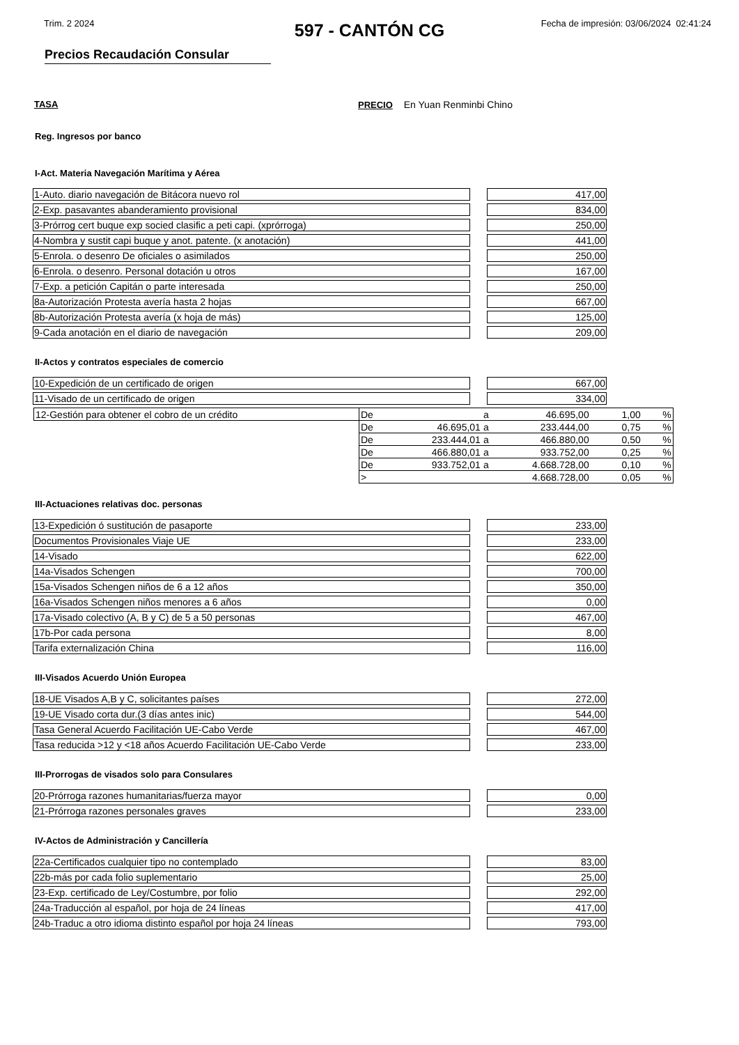Trim. 2 2024 Fecha de impresión: 03/06/2024 02:41:24
597 - CANTÓN CG
Precios Recaudación Consular
TASA PRECIO En Yuan Renminbi Chino
Reg. Ingresos por banco
I-Act. Materia Navegación Marítima y Aérea
| 1-Auto. diario navegación de Bitácora nuevo rol | | 417,00 |
| 2-Exp. pasavantes abanderamiento provisional | | 834,00 |
| 3-Prórrog cert buque exp socied clasific a peti capi. (xprórroga) | | 250,00 |
| 4-Nombra y sustit capi buque y anot. patente. (x anotación) | | 441,00 |
| 5-Enrola. o desenro De oficiales o asimilados | | 250,00 |
| 6-Enrola. o desenro. Personal dotación u otros | | 167,00 |
| 7-Exp. a petición Capitán o parte interesada | | 250,00 |
| 8a-Autorización Protesta avería hasta 2 hojas | | 667,00 |
| 8b-Autorización Protesta avería (x hoja de más) | | 125,00 |
| 9-Cada anotación en el diario de navegación | | 209,00 |
II-Actos y contratos especiales de comercio
| 10-Expedición de un certificado de origen | | 667,00 |
| 11-Visado de un certificado de origen | | 334,00 |
| 12-Gestión para obtener el cobro de un crédito | De | | a | 46.695,00 | 1,00 | % |
| | De | 46.695,01 | a | 233.444,00 | 0,75 | % |
| | De | 233.444,01 | a | 466.880,00 | 0,50 | % |
| | De | 466.880,01 | a | 933.752,00 | 0,25 | % |
| | De | 933.752,01 | a | 4.668.728,00 | 0,10 | % |
| | > | | | 4.668.728,00 | 0,05 | % |
III-Actuaciones relativas doc. personas
| 13-Expedición ó sustitución de pasaporte | | 233,00 |
| Documentos Provisionales Viaje UE | | 233,00 |
| 14-Visado | | 622,00 |
| 14a-Visados Schengen | | 700,00 |
| 15a-Visados Schengen niños de 6 a 12 años | | 350,00 |
| 16a-Visados Schengen niños menores a 6 años | | 0,00 |
| 17a-Visado colectivo (A, B y C) de 5 a 50 personas | | 467,00 |
| 17b-Por cada persona | | 8,00 |
| Tarifa externalización China | | 116,00 |
III-Visados Acuerdo Unión Europea
| 18-UE Visados A,B y C, solicitantes países | | 272,00 |
| 19-UE Visado corta dur.(3 días antes inic) | | 544,00 |
| Tasa General Acuerdo Facilitación UE-Cabo Verde | | 467,00 |
| Tasa reducida >12 y <18 años Acuerdo Facilitación UE-Cabo Verde | | 233,00 |
III-Prorrogas de visados solo para Consulares
| 20-Prórroga razones humanitarias/fuerza mayor | | 0,00 |
| 21-Prórroga razones personales graves | | 233,00 |
IV-Actos de Administración y Cancillería
| 22a-Certificados cualquier tipo no contemplado | | 83,00 |
| 22b-más por cada folio suplementario | | 25,00 |
| 23-Exp. certificado de Ley/Costumbre, por folio | | 292,00 |
| 24a-Traducción al español, por hoja de 24 líneas | | 417,00 |
| 24b-Traduc a otro idioma distinto español por hoja 24 líneas | | 793,00 |